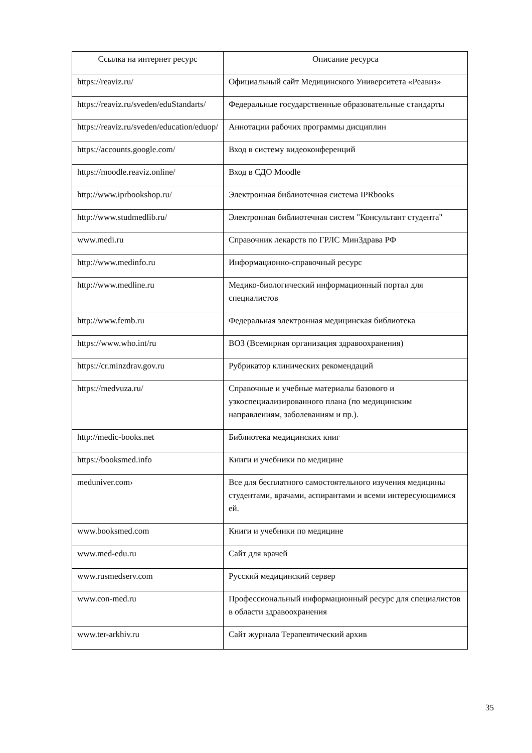| Ссылка на интернет ресурс | Описание ресурса |
| --- | --- |
| https://reaviz.ru/ | Официальный сайт Медицинского Университета «Реавиз» |
| https://reaviz.ru/sveden/eduStandarts/ | Федеральные государственные образовательные стандарты |
| https://reaviz.ru/sveden/education/eduop/ | Аннотации рабочих программы дисциплин |
| https://accounts.google.com/ | Вход в систему видеоконференций |
| https://moodle.reaviz.online/ | Вход в СДО Moodle |
| http://www.iprbookshop.ru/ | Электронная библиотечная система IPRbooks |
| http://www.studmedlib.ru/ | Электронная библиотечная систем "Консультант студента" |
| www.medi.ru | Справочник лекарств по ГРЛС МинЗдрава РФ |
| http://www.medinfo.ru | Информационно-справочный ресурс |
| http://www.medline.ru | Медико-биологический информационный портал для специалистов |
| http://www.femb.ru | Федеральная электронная медицинская библиотека |
| https://www.who.int/ru | ВОЗ (Всемирная организация здравоохранения) |
| https://cr.minzdrav.gov.ru | Рубрикатор клинических рекомендаций |
| https://medvuza.ru/ | Справочные и учебные материалы базового и узкоспециализированного плана (по медицинским направлениям, заболеваниям и пр.). |
| http://medic-books.net | Библиотека медицинских книг |
| https://booksmed.info | Книги и учебники по медицине |
| meduniver.com› | Все для бесплатного самостоятельного изучения медицины студентами, врачами, аспирантами и всеми интересующимися ей. |
| www.booksmed.com | Книги и учебники по медицине |
| www.med-edu.ru | Сайт для врачей |
| www.rusmedserv.com | Русский медицинский сервер |
| www.con-med.ru | Профессиональный информационный ресурс для специалистов в области здравоохранения |
| www.ter-arkhiv.ru | Сайт журнала Терапевтический архив |
35